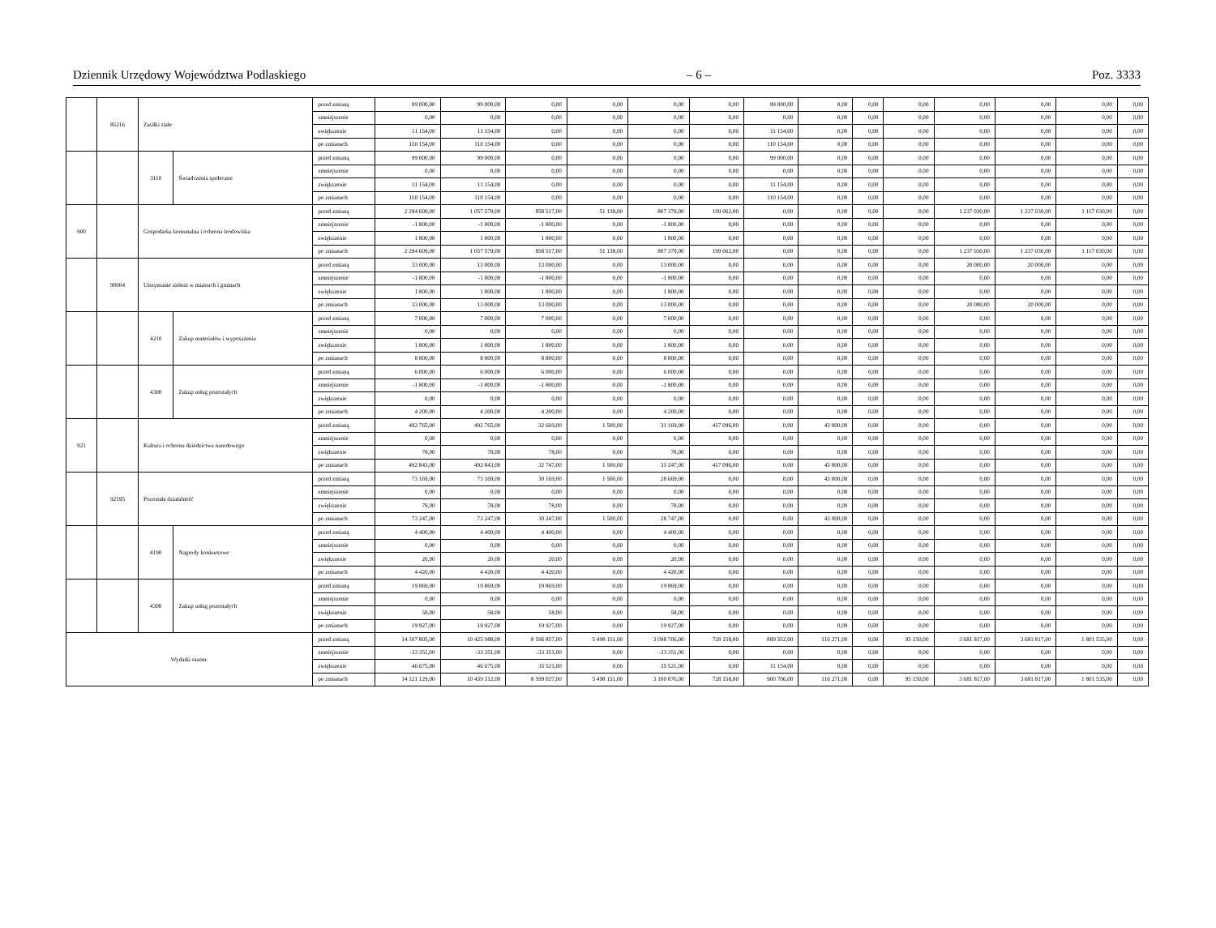Dziennik Urzędowy Województwa Podlaskiego – 6 – Poz. 3333
| | 85216 | Zasiłki stałe | | przed zmianą | 99 000,00 | 99 000,00 | 0,00 | 0,00 | 0,00 | 0,00 | 99 000,00 | 0,00 | 0,00 | 0,00 | 0,00 | 0,00 | 0,00 | 0,00 |
| | | | | zmniejszenie | 0,00 | 0,00 | 0,00 | 0,00 | 0,00 | 0,00 | 0,00 | 0,00 | 0,00 | 0,00 | 0,00 | 0,00 | 0,00 | 0,00 |
| | | | | zwiększenie | 11 154,00 | 11 154,00 | 0,00 | 0,00 | 0,00 | 0,00 | 11 154,00 | 0,00 | 0,00 | 0,00 | 0,00 | 0,00 | 0,00 | 0,00 |
| | | | | po zmianach | 110 154,00 | 110 154,00 | 0,00 | 0,00 | 0,00 | 0,00 | 110 154,00 | 0,00 | 0,00 | 0,00 | 0,00 | 0,00 | 0,00 | 0,00 |
| | | 3110 | Świadczenia społeczne | przed zmianą | 99 000,00 | 99 000,00 | 0,00 | 0,00 | 0,00 | 0,00 | 99 000,00 | 0,00 | 0,00 | 0,00 | 0,00 | 0,00 | 0,00 | 0,00 |
| | | | | zmniejszenie | 0,00 | 0,00 | 0,00 | 0,00 | 0,00 | 0,00 | 0,00 | 0,00 | 0,00 | 0,00 | 0,00 | 0,00 | 0,00 | 0,00 |
| | | | | zwiększenie | 11 154,00 | 11 154,00 | 0,00 | 0,00 | 0,00 | 0,00 | 11 154,00 | 0,00 | 0,00 | 0,00 | 0,00 | 0,00 | 0,00 | 0,00 |
| | | | | po zmianach | 110 154,00 | 110 154,00 | 0,00 | 0,00 | 0,00 | 0,00 | 110 154,00 | 0,00 | 0,00 | 0,00 | 0,00 | 0,00 | 0,00 | 0,00 |
| 900 | | Gospodarka komunalna i ochrona środowiska | | przed zmianą | 2 294 609,00 | 1 057 579,00 | 858 517,00 | 51 138,00 | 807 379,00 | 199 062,00 | 0,00 | 0,00 | 0,00 | 0,00 | 1 237 030,00 | 1 237 030,00 | 1 117 030,00 | 0,00 |
| | | | | zmniejszenie | -1 800,00 | -1 800,00 | -1 800,00 | 0,00 | -1 800,00 | 0,00 | 0,00 | 0,00 | 0,00 | 0,00 | 0,00 | 0,00 | 0,00 | 0,00 |
| | | | | zwiększenie | 1 800,00 | 1 800,00 | 1 800,00 | 0,00 | 1 800,00 | 0,00 | 0,00 | 0,00 | 0,00 | 0,00 | 0,00 | 0,00 | 0,00 | 0,00 |
| | | | | po zmianach | 2 294 609,00 | 1 057 579,00 | 858 517,00 | 51 138,00 | 807 379,00 | 199 062,00 | 0,00 | 0,00 | 0,00 | 0,00 | 1 237 030,00 | 1 237 030,00 | 1 117 030,00 | 0,00 |
| | 90004 | Utrzymanie zieleni w miastach i gminach | | przed zmianą | 33 000,00 | 13 000,00 | 13 000,00 | 0,00 | 13 000,00 | 0,00 | 0,00 | 0,00 | 0,00 | 0,00 | 20 000,00 | 20 000,00 | 0,00 | 0,00 |
| | | | | zmniejszenie | -1 800,00 | -1 800,00 | -1 800,00 | 0,00 | -1 800,00 | 0,00 | 0,00 | 0,00 | 0,00 | 0,00 | 0,00 | 0,00 | 0,00 | 0,00 |
| | | | | zwiększenie | 1 800,00 | 1 800,00 | 1 800,00 | 0,00 | 1 800,00 | 0,00 | 0,00 | 0,00 | 0,00 | 0,00 | 0,00 | 0,00 | 0,00 | 0,00 |
| | | | | po zmianach | 33 000,00 | 13 000,00 | 13 000,00 | 0,00 | 13 000,00 | 0,00 | 0,00 | 0,00 | 0,00 | 0,00 | 20 000,00 | 20 000,00 | 0,00 | 0,00 |
| | | 4210 | Zakup materiałów i wyposażenia | przed zmianą | 7 000,00 | 7 000,00 | 7 000,00 | 0,00 | 7 000,00 | 0,00 | 0,00 | 0,00 | 0,00 | 0,00 | 0,00 | 0,00 | 0,00 | 0,00 |
| | | | | zmniejszenie | 0,00 | 0,00 | 0,00 | 0,00 | 0,00 | 0,00 | 0,00 | 0,00 | 0,00 | 0,00 | 0,00 | 0,00 | 0,00 | 0,00 |
| | | | | zwiększenie | 1 800,00 | 1 800,00 | 1 800,00 | 0,00 | 1 800,00 | 0,00 | 0,00 | 0,00 | 0,00 | 0,00 | 0,00 | 0,00 | 0,00 | 0,00 |
| | | | | po zmianach | 8 800,00 | 8 800,00 | 8 800,00 | 0,00 | 8 800,00 | 0,00 | 0,00 | 0,00 | 0,00 | 0,00 | 0,00 | 0,00 | 0,00 | 0,00 |
| | | 4300 | Zakup usług pozostałych | przed zmianą | 6 000,00 | 6 000,00 | 6 000,00 | 0,00 | 6 000,00 | 0,00 | 0,00 | 0,00 | 0,00 | 0,00 | 0,00 | 0,00 | 0,00 | 0,00 |
| | | | | zmniejszenie | -1 800,00 | -1 800,00 | -1 800,00 | 0,00 | -1 800,00 | 0,00 | 0,00 | 0,00 | 0,00 | 0,00 | 0,00 | 0,00 | 0,00 | 0,00 |
| | | | | zwiększenie | 0,00 | 0,00 | 0,00 | 0,00 | 0,00 | 0,00 | 0,00 | 0,00 | 0,00 | 0,00 | 0,00 | 0,00 | 0,00 | 0,00 |
| | | | | po zmianach | 4 200,00 | 4 200,00 | 4 200,00 | 0,00 | 4 200,00 | 0,00 | 0,00 | 0,00 | 0,00 | 0,00 | 0,00 | 0,00 | 0,00 | 0,00 |
| 921 | | Kultura i ochrona dziedzictwa narodowego | | przed zmianą | 492 765,00 | 492 765,00 | 32 669,00 | 1 500,00 | 31 169,00 | 417 096,00 | 0,00 | 43 000,00 | 0,00 | 0,00 | 0,00 | 0,00 | 0,00 | 0,00 |
| | | | | zmniejszenie | 0,00 | 0,00 | 0,00 | 0,00 | 0,00 | 0,00 | 0,00 | 0,00 | 0,00 | 0,00 | 0,00 | 0,00 | 0,00 | 0,00 |
| | | | | zwiększenie | 78,00 | 78,00 | 78,00 | 0,00 | 78,00 | 0,00 | 0,00 | 0,00 | 0,00 | 0,00 | 0,00 | 0,00 | 0,00 | 0,00 |
| | | | | po zmianach | 492 843,00 | 492 843,00 | 32 747,00 | 1 500,00 | 31 247,00 | 417 096,00 | 0,00 | 43 000,00 | 0,00 | 0,00 | 0,00 | 0,00 | 0,00 | 0,00 |
| | 92195 | Pozostała działalność | | przed zmianą | 73 169,00 | 73 169,00 | 30 169,00 | 1 500,00 | 28 669,00 | 0,00 | 0,00 | 43 000,00 | 0,00 | 0,00 | 0,00 | 0,00 | 0,00 | 0,00 |
| | | | | zmniejszenie | 0,00 | 0,00 | 0,00 | 0,00 | 0,00 | 0,00 | 0,00 | 0,00 | 0,00 | 0,00 | 0,00 | 0,00 | 0,00 | 0,00 |
| | | | | zwiększenie | 78,00 | 78,00 | 78,00 | 0,00 | 78,00 | 0,00 | 0,00 | 0,00 | 0,00 | 0,00 | 0,00 | 0,00 | 0,00 | 0,00 |
| | | | | po zmianach | 73 247,00 | 73 247,00 | 30 247,00 | 1 500,00 | 28 747,00 | 0,00 | 0,00 | 43 000,00 | 0,00 | 0,00 | 0,00 | 0,00 | 0,00 | 0,00 |
| | | 4190 | Nagrody konkursowe | przed zmianą | 4 400,00 | 4 400,00 | 4 400,00 | 0,00 | 4 400,00 | 0,00 | 0,00 | 0,00 | 0,00 | 0,00 | 0,00 | 0,00 | 0,00 | 0,00 |
| | | | | zmniejszenie | 0,00 | 0,00 | 0,00 | 0,00 | 0,00 | 0,00 | 0,00 | 0,00 | 0,00 | 0,00 | 0,00 | 0,00 | 0,00 | 0,00 |
| | | | | zwiększenie | 20,00 | 20,00 | 20,00 | 0,00 | 20,00 | 0,00 | 0,00 | 0,00 | 0,00 | 0,00 | 0,00 | 0,00 | 0,00 | 0,00 |
| | | | | po zmianach | 4 420,00 | 4 420,00 | 4 420,00 | 0,00 | 4 420,00 | 0,00 | 0,00 | 0,00 | 0,00 | 0,00 | 0,00 | 0,00 | 0,00 | 0,00 |
| | | 4300 | Zakup usług pozostałych | przed zmianą | 19 869,00 | 19 869,00 | 19 869,00 | 0,00 | 19 869,00 | 0,00 | 0,00 | 0,00 | 0,00 | 0,00 | 0,00 | 0,00 | 0,00 | 0,00 |
| | | | | zmniejszenie | 0,00 | 0,00 | 0,00 | 0,00 | 0,00 | 0,00 | 0,00 | 0,00 | 0,00 | 0,00 | 0,00 | 0,00 | 0,00 | 0,00 |
| | | | | zwiększenie | 58,00 | 58,00 | 58,00 | 0,00 | 58,00 | 0,00 | 0,00 | 0,00 | 0,00 | 0,00 | 0,00 | 0,00 | 0,00 | 0,00 |
| | | | | po zmianach | 19 927,00 | 19 927,00 | 19 927,00 | 0,00 | 19 927,00 | 0,00 | 0,00 | 0,00 | 0,00 | 0,00 | 0,00 | 0,00 | 0,00 | 0,00 |
| Wydatki razem: | | | | przed zmianą | 14 107 805,00 | 10 425 988,00 | 8 596 857,00 | 5 498 151,00 | 3 098 706,00 | 728 158,00 | 889 552,00 | 116 271,00 | 0,00 | 95 150,00 | 3 681 817,00 | 3 681 817,00 | 1 801 535,00 | 0,00 |
| | | | | zmniejszenie | -33 351,00 | -33 351,00 | -33 351,00 | 0,00 | -33 351,00 | 0,00 | 0,00 | 0,00 | 0,00 | 0,00 | 0,00 | 0,00 | 0,00 | 0,00 |
| | | | | zwiększenie | 46 675,00 | 46 675,00 | 35 521,00 | 0,00 | 35 521,00 | 0,00 | 11 154,00 | 0,00 | 0,00 | 0,00 | 0,00 | 0,00 | 0,00 | 0,00 |
| | | | | po zmianach | 14 121 129,00 | 10 439 312,00 | 8 599 027,00 | 5 498 151,00 | 3 100 876,00 | 728 158,00 | 900 706,00 | 116 271,00 | 0,00 | 95 150,00 | 3 681 817,00 | 3 681 817,00 | 1 801 535,00 | 0,00 |